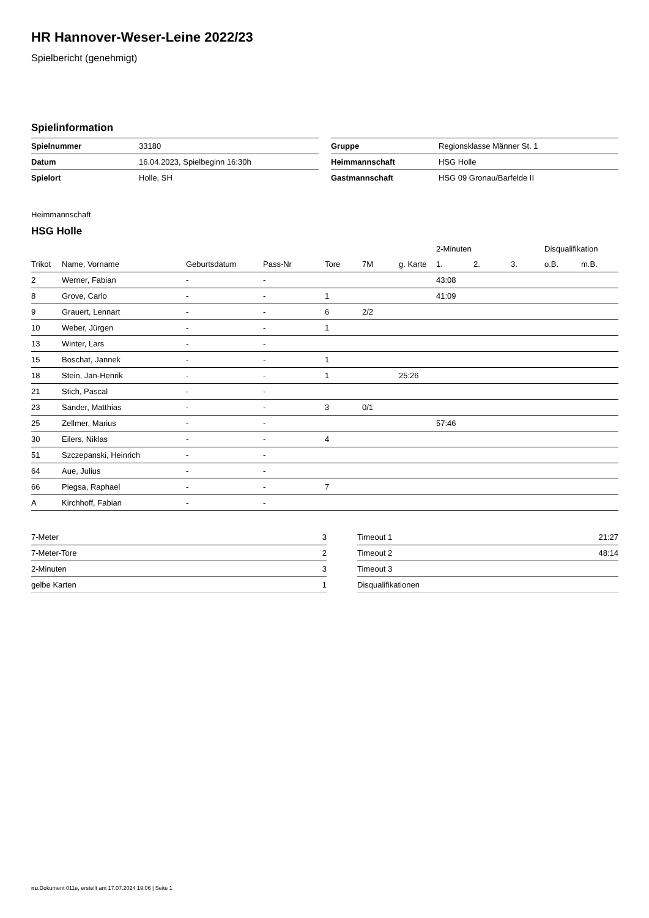HR Hannover-Weser-Leine 2022/23
Spielbericht (genehmigt)
Spielinformation
| Spielnummer | 33180 |
| Datum | 16.04.2023, Spielbeginn 16:30h |
| Spielort | Holle, SH |
| Gruppe | Regionsklasse Männer St. 1 |
| Heimmannschaft | HSG Holle |
| Gastmannschaft | HSG 09 Gronau/Barfelde II |
Heimmannschaft
HSG Holle
| | | | | | | | 2-Minuten | | | Disqualifikation | |
| --- | --- | --- | --- | --- | --- | --- | --- | --- | --- | --- | --- |
| Trikot | Name, Vorname | Geburtsdatum | Pass-Nr | Tore | 7M | g. Karte | 1. | 2. | 3. | o.B. | m.B. |
| 2 | Werner, Fabian | - | - | | | | 43:08 | | | | |
| 8 | Grove, Carlo | - | - | 1 | | | 41:09 | | | | |
| 9 | Grauert, Lennart | - | - | 6 | 2/2 | | | | | | |
| 10 | Weber, Jürgen | - | - | 1 | | | | | | | |
| 13 | Winter, Lars | - | - | | | | | | | | |
| 15 | Boschat, Jannek | - | - | 1 | | | | | | | |
| 18 | Stein, Jan-Henrik | - | - | 1 | | 25:26 | | | | | |
| 21 | Stich, Pascal | - | - | | | | | | | | |
| 23 | Sander, Matthias | - | - | 3 | 0/1 | | | | | | |
| 25 | Zellmer, Marius | - | - | | | | 57:46 | | | | |
| 30 | Eilers, Niklas | - | - | 4 | | | | | | | |
| 51 | Szczepanski, Heinrich | - | - | | | | | | | | |
| 64 | Aue, Julius | - | - | | | | | | | | |
| 66 | Piegsa, Raphael | - | - | 7 | | | | | | | |
| A | Kirchhoff, Fabian | - | - | | | | | | | | |
| 7-Meter | 3 |
| 7-Meter-Tore | 2 |
| 2-Minuten | 3 |
| gelbe Karten | 1 |
| Timeout 1 | 21:27 |
| Timeout 2 | 48:14 |
| Timeout 3 | |
| Disqualifikationen | |
nu.Dokument 011e, erstellt am 17.07.2024 19:06 | Seite 1